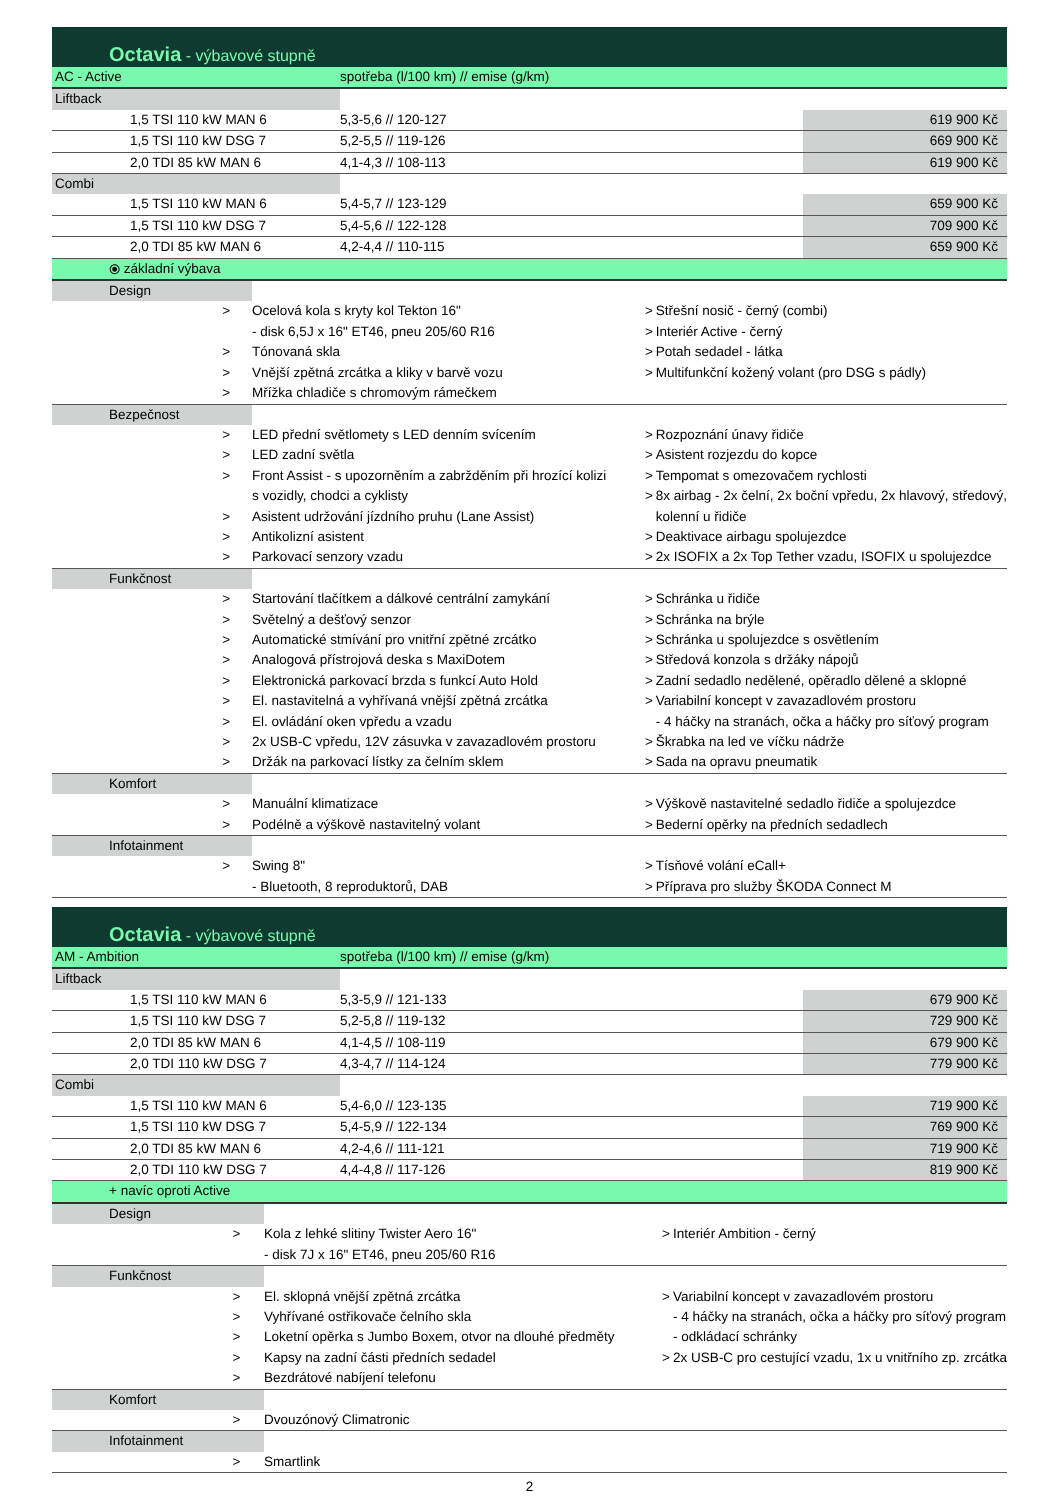Octavia - výbavové stupně
| AC - Active | spotřeba (l/100 km) // emise (g/km) | | |
| Liftback | | | |
| 1,5 TSI 110 kW MAN 6 | 5,3-5,6 // 120-127 | | 619 900 Kč |
| 1,5 TSI 110 kW DSG 7 | 5,2-5,5 // 119-126 | | 669 900 Kč |
| 2,0 TDI 85 kW MAN 6 | 4,1-4,3 // 108-113 | | 619 900 Kč |
| Combi | | | |
| 1,5 TSI 110 kW MAN 6 | 5,4-5,7 // 123-129 | | 659 900 Kč |
| 1,5 TSI 110 kW DSG 7 | 5,4-5,6 // 122-128 | | 709 900 Kč |
| 2,0 TDI 85 kW MAN 6 | 4,2-4,4 // 110-115 | | 659 900 Kč |
| ⦿ základní výbava | | | |
| Design | | | | | |
| | > | Ocelová kola s kryty kol Tekton 16" | | > | Střešní nosič - černý (combi) |
| | | - disk 6,5J x 16" ET46, pneu 205/60 R16 | | > | Interiér Active - černý |
| | > | Tónovaná skla | | > | Potah sedadel - látka |
| | > | Vnější zpětná zrcátka a kliky v barvě vozu | | > | Multifunkční kožený volant (pro DSG s pádly) |
| | > | Mřížka chladiče s chromovým rámečkem | | | |
| Bezpečnost | | | | | |
| | > | LED přední světlomety s LED denním svícením | | > | Rozpoznání únavy řidiče |
| | > | LED zadní světla | | > | Asistent rozjezdu do kopce |
| | > | Front Assist - s upozorněním a zabržděním při hrozící kolizi | | > | Tempomat s omezovačem rychlosti |
| | | s vozidly, chodci a cyklisty | | > | 8x airbag - 2x čelní, 2x boční vpředu, 2x hlavový, středový, |
| | > | Asistent udržování jízdního pruhu (Lane Assist) | | | kolenní u řidiče |
| | > | Antikolizní asistent | | > | Deaktivace airbagu spolujezdce |
| | > | Parkovací senzory vzadu | | > | 2x ISOFIX a 2x Top Tether vzadu, ISOFIX u spolujezdce |
| Funkčnost | | | | | |
| | > | Startování tlačítkem a dálkové centrální zamykání | | > | Schránka u řidiče |
| | > | Světelný a dešťový senzor | | > | Schránka na brýle |
| | > | Automatické stmívání pro vnitřní zpětné zrcátko | | > | Schránka u spolujezdce s osvětlením |
| | > | Analogová přístrojová deska s MaxiDotem | | > | Středová konzola s držáky nápojů |
| | > | Elektronická parkovací brzda s funkcí Auto Hold | | > | Zadní sedadlo nedělené, opěradlo dělené a sklopné |
| | > | El. nastavitelná a vyhřívaná vnější zpětná zrcátka | | > | Variabilní koncept v zavazadlovém prostoru |
| | > | El. ovládání oken vpředu a vzadu | | | - 4 háčky na stranách, očka a háčky pro síťový program |
| | > | 2x USB-C vpředu, 12V zásuvka v zavazadlovém prostoru | | > | Škrabka na led ve víčku nádrže |
| | > | Držák na parkovací lístky za čelním sklem | | > | Sada na opravu pneumatik |
| Komfort | | | | | |
| | > | Manuální klimatizace | | > | Výškově nastavitelné sedadlo řidiče a spolujezdce |
| | > | Podélně a výškově nastavitelný volant | | > | Bederní opěrky na předních sedadlech |
| Infotainment | | | | | |
| | > | Swing 8" | | > | Tísňové volání eCall+ |
| | | - Bluetooth, 8 reproduktorů, DAB | | > | Příprava pro služby ŠKODA Connect M |
Octavia - výbavové stupně
| AM - Ambition | spotřeba (l/100 km) // emise (g/km) | | |
| Liftback | | | |
| 1,5 TSI 110 kW MAN 6 | 5,3-5,9 // 121-133 | | 679 900 Kč |
| 1,5 TSI 110 kW DSG 7 | 5,2-5,8 // 119-132 | | 729 900 Kč |
| 2,0 TDI 85 kW MAN 6 | 4,1-4,5 // 108-119 | | 679 900 Kč |
| 2,0 TDI 110 kW DSG 7 | 4,3-4,7 // 114-124 | | 779 900 Kč |
| Combi | | | |
| 1,5 TSI 110 kW MAN 6 | 5,4-6,0 // 123-135 | | 719 900 Kč |
| 1,5 TSI 110 kW DSG 7 | 5,4-5,9 // 122-134 | | 769 900 Kč |
| 2,0 TDI 85 kW MAN 6 | 4,2-4,6 // 111-121 | | 719 900 Kč |
| 2,0 TDI 110 kW DSG 7 | 4,4-4,8 // 117-126 | | 819 900 Kč |
| + navíc oproti Active | | | |
| Design | | | | | |
| | > | Kola z lehké slitiny Twister Aero 16" | | > | Interiér Ambition - černý |
| | | - disk 7J x 16" ET46, pneu 205/60 R16 | | | |
| Funkčnost | | | | | |
| | > | El. sklopná vnější zpětná zrcátka | | > | Variabilní koncept v zavazadlovém prostoru |
| | > | Vyhřívané ostřikovače čelního skla | | | - 4 háčky na stranách, očka a háčky pro síťový program |
| | > | Loketní opěrka s Jumbo Boxem, otvor na dlouhé předměty | | | - odkládací schránky |
| | > | Kapsy na zadní části předních sedadel | | > | 2x USB-C pro cestující vzadu, 1x u vnitřního zp. zrcátka |
| | > | Bezdrátové nabíjení telefonu | | | |
| Komfort | | | | | |
| | > | Dvouzónový Climatronic | | | |
| Infotainment | | | | | |
| | > | Smartlink | | | |
2